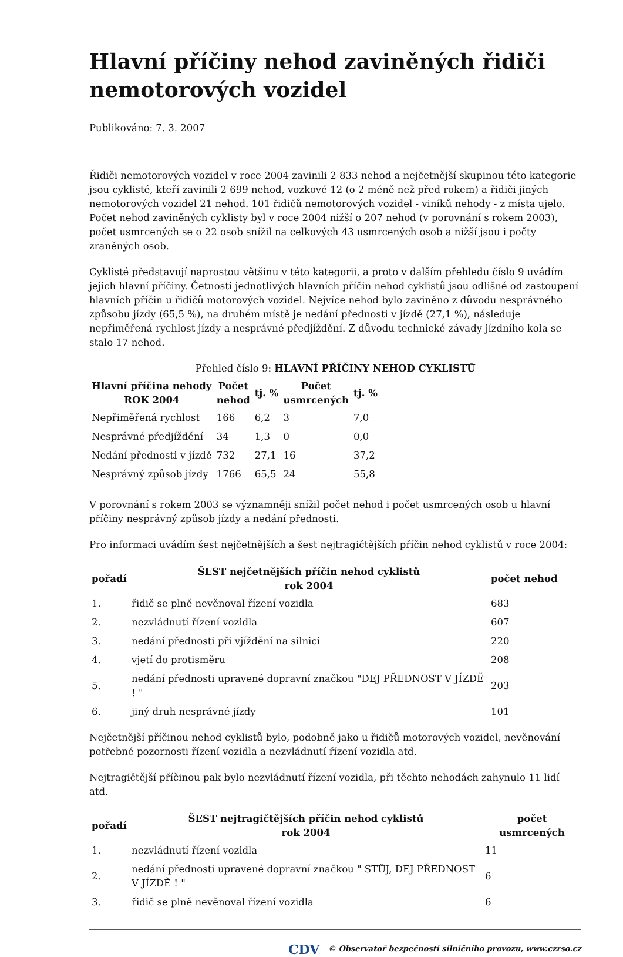Hlavní příčiny nehod zaviněných řidiči nemotorových vozidel
Publikováno: 7. 3. 2007
Řidiči nemotorových vozidel v roce 2004 zavinili 2 833 nehod a nejčetnější skupinou této kategorie jsou cyklisté, kteří zavinili 2 699 nehod, vozkové 12 (o 2 méně než před rokem) a řidiči jiných nemotorových vozidel 21 nehod. 101 řidičů nemotorových vozidel - viníků nehody - z místa ujelo. Počet nehod zaviněných cyklisty byl v roce 2004 nižší o 207 nehod (v porovnání s rokem 2003), počet usmrcených se o 22 osob snížil na celkových 43 usmrcených osob a nižší jsou i počty zraněných osob.
Cyklisté představují naprostou většinu v této kategorii, a proto v dalším přehledu číslo 9 uvádím jejich hlavní příčiny. Četnosti jednotlivých hlavních příčin nehod cyklistů jsou odlišné od zastoupení hlavních příčin u řidičů motorových vozidel. Nejvíce nehod bylo zaviněno z důvodu nesprávného způsobu jízdy (65,5 %), na druhém místě je nedání přednosti v jízdě (27,1 %), následuje nepřiměřená rychlost jízdy a nesprávné předjíždění. Z důvodu technické závady jízdního kola se stalo 17 nehod.
Přehled číslo 9: HLAVNÍ PŘÍČINY NEHOD CYKLISTŮ
| Hlavní příčina nehody ROK 2004 | Počet nehod | tj. % | Počet usmrcených | tj. % |
| --- | --- | --- | --- | --- |
| Nepřiměřená rychlost | 166 | 6,2 | 3 | 7,0 |
| Nesprávné předjíždění | 34 | 1,3 | 0 | 0,0 |
| Nedání přednosti v jízdě | 732 | 27,1 | 16 | 37,2 |
| Nesprávný způsob jízdy | 1766 | 65,5 | 24 | 55,8 |
V porovnání s rokem 2003 se významněji snížil počet nehod i počet usmrcených osob u hlavní příčiny nesprávný způsob jízdy a nedání přednosti.
Pro informaci uvádím šest nejčetnějších a šest nejtragičtějších příčin nehod cyklistů v roce 2004:
| pořadí | ŠEST nejčetnějších příčin nehod cyklistů rok 2004 | počet nehod |
| --- | --- | --- |
| 1. | řidič se plně nevěnoval řízení vozidla | 683 |
| 2. | nezvládnutí řízení vozidla | 607 |
| 3. | nedání přednosti při vjíždění na silnici | 220 |
| 4. | vjetí do protisměru | 208 |
| 5. | nedání přednosti upravené dopravní značkou "DEJ PŘEDNOST V JÍZDĚ ! " | 203 |
| 6. | jiný druh nesprávné jízdy | 101 |
Nejčetnější příčinou nehod cyklistů bylo, podobně jako u řidičů motorových vozidel, nevěnování potřebné pozornosti řízení vozidla a nezvládnutí řízení vozidla atd.
Nejtragičtější příčinou pak bylo nezvládnutí řízení vozidla, při těchto nehodách zahynulo 11 lidí atd.
| pořadí | ŠEST nejtragičtějších příčin nehod cyklistů rok 2004 | počet usmrcených |
| --- | --- | --- |
| 1. | nezvládnutí řízení vozidla | 11 |
| 2. | nedání přednosti upravené dopravní značkou " STŮJ, DEJ PŘEDNOST V JÍZDĚ ! " | 6 |
| 3. | řidič se plně nevěnoval řízení vozidla | 6 |
CDV © Observatoř bezpečnosti silničního provozu, www.czrso.cz